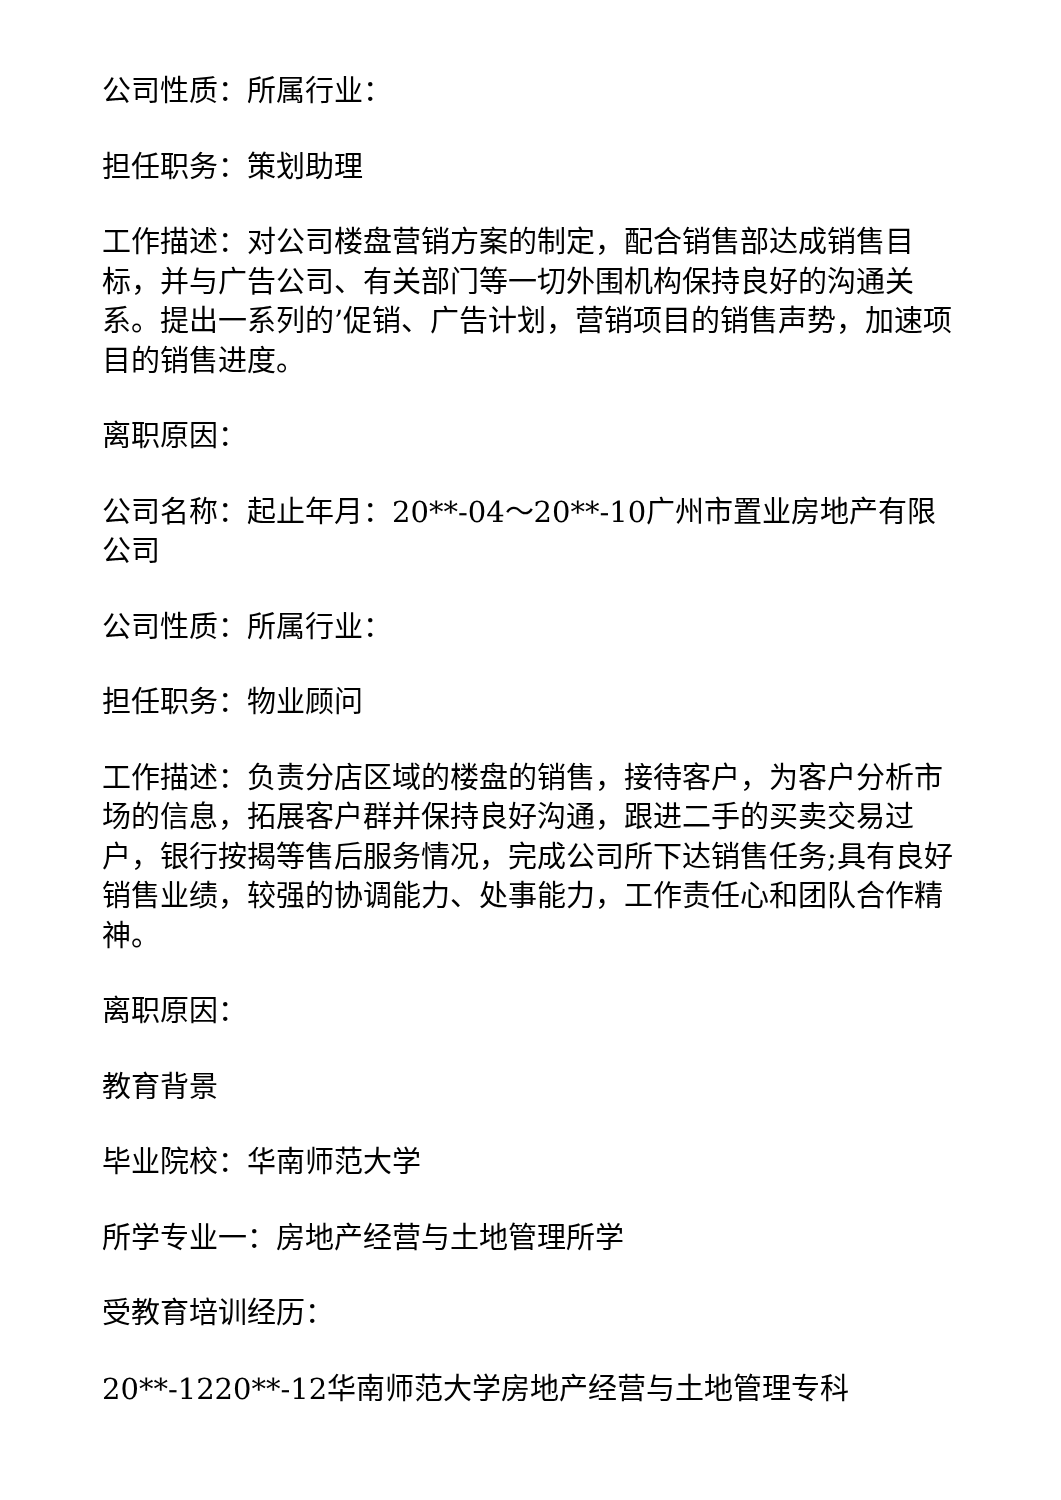公司性质：所属行业：
担任职务：策划助理
工作描述：对公司楼盘营销方案的制定，配合销售部达成销售目标，并与广告公司、有关部门等一切外围机构保持良好的沟通关系。提出一系列的’促销、广告计划，营销项目的销售声势，加速项目的销售进度。
离职原因：
公司名称：起止年月：20**-04～20**-10广州市置业房地产有限公司
公司性质：所属行业：
担任职务：物业顾问
工作描述：负责分店区域的楼盘的销售，接待客户，为客户分析市场的信息，拓展客户群并保持良好沟通，跟进二手的买卖交易过户，银行按揭等售后服务情况，完成公司所下达销售任务;具有良好销售业绩，较强的协调能力、处事能力，工作责任心和团队合作精神。
离职原因：
教育背景
毕业院校：华南师范大学
所学专业一：房地产经营与土地管理所学
受教育培训经历：
20**-1220**-12华南师范大学房地产经营与土地管理专科